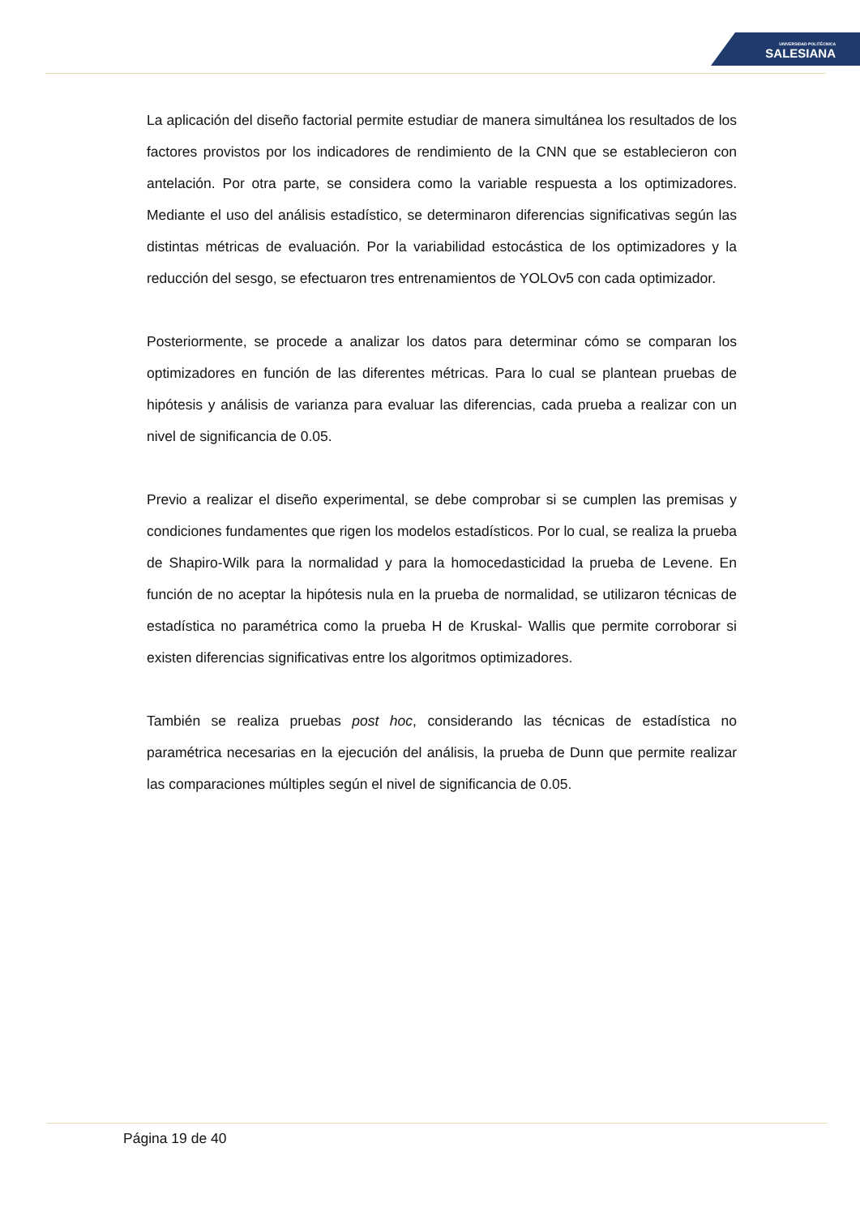UNIVERSIDAD POLITÉCNICA
SALESIANA
La aplicación del diseño factorial permite estudiar de manera simultánea los resultados de los factores provistos por los indicadores de rendimiento de la CNN que se establecieron con antelación. Por otra parte, se considera como la variable respuesta a los optimizadores. Mediante el uso del análisis estadístico, se determinaron diferencias significativas según las distintas métricas de evaluación. Por la variabilidad estocástica de los optimizadores y la reducción del sesgo, se efectuaron tres entrenamientos de YOLOv5 con cada optimizador.
Posteriormente, se procede a analizar los datos para determinar cómo se comparan los optimizadores en función de las diferentes métricas. Para lo cual se plantean pruebas de hipótesis y análisis de varianza para evaluar las diferencias, cada prueba a realizar con un nivel de significancia de 0.05.
Previo a realizar el diseño experimental, se debe comprobar si se cumplen las premisas y condiciones fundamentes que rigen los modelos estadísticos. Por lo cual, se realiza la prueba de Shapiro-Wilk para la normalidad y para la homocedasticidad la prueba de Levene. En función de no aceptar la hipótesis nula en la prueba de normalidad, se utilizaron técnicas de estadística no paramétrica como la prueba H de Kruskal- Wallis que permite corroborar si existen diferencias significativas entre los algoritmos optimizadores.
También se realiza pruebas post hoc, considerando las técnicas de estadística no paramétrica necesarias en la ejecución del análisis, la prueba de Dunn que permite realizar las comparaciones múltiples según el nivel de significancia de 0.05.
Página 19 de 40